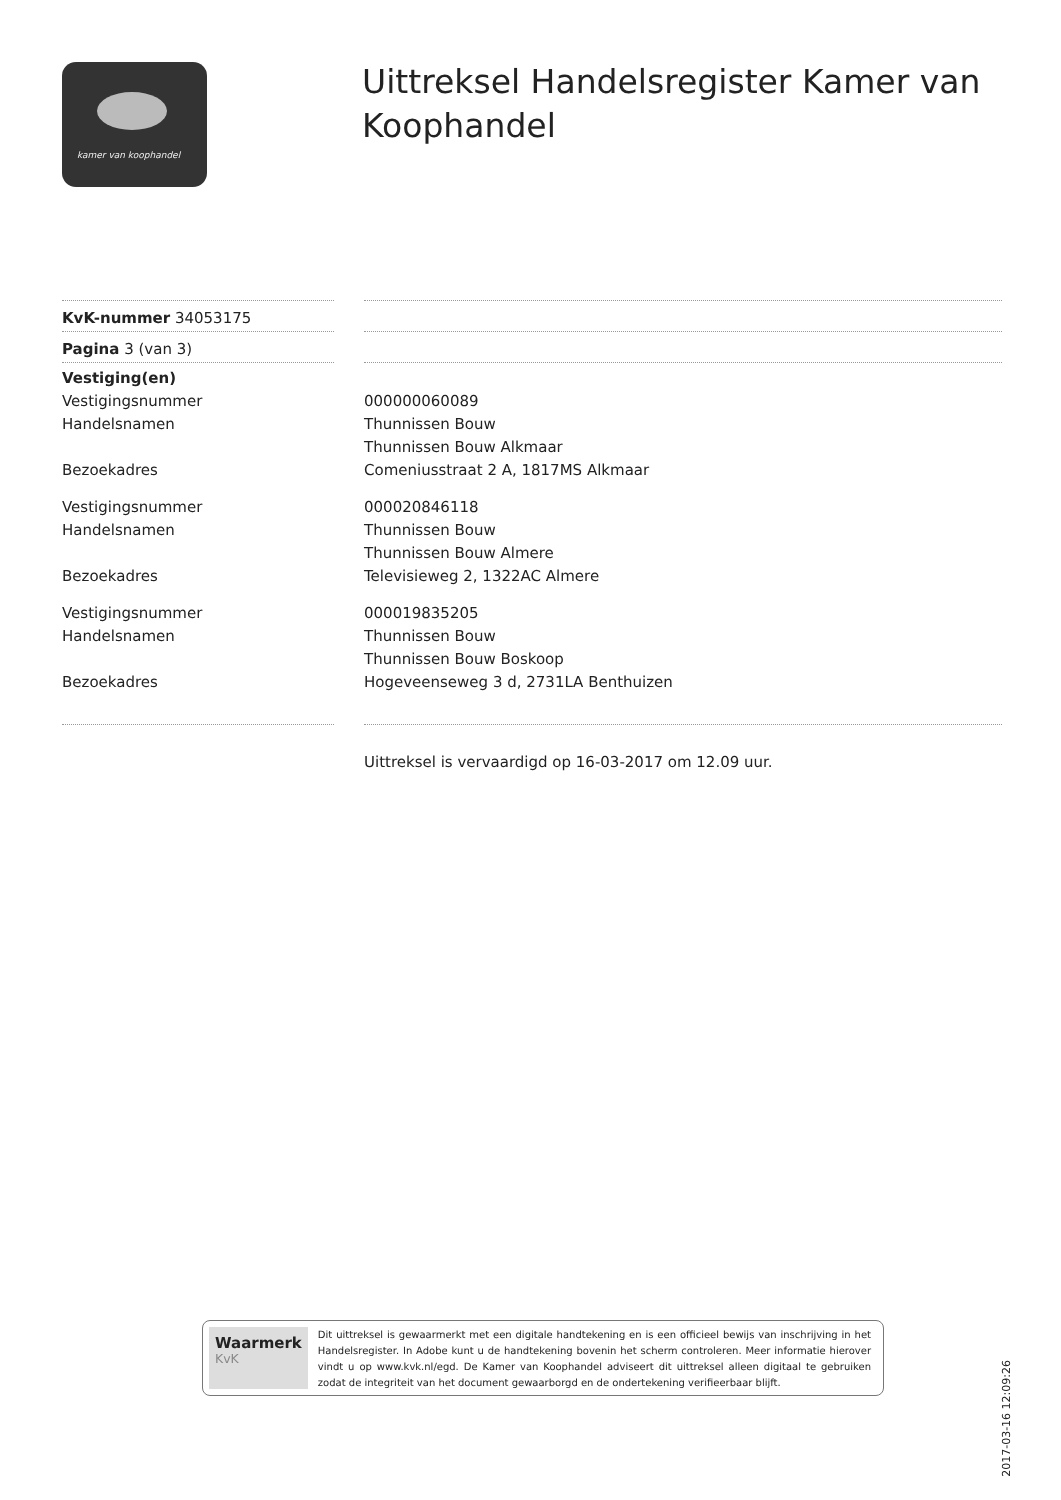kamer van koophandel
Uittreksel Handelsregister Kamer van Koophandel
KvK-nummer 34053175
Pagina 3 (van 3)
Vestiging(en)
Vestigingsnummer
000000060089
Handelsnamen
Thunnissen Bouw
Thunnissen Bouw Alkmaar
Bezoekadres
Comeniusstraat 2 A, 1817MS Alkmaar
Vestigingsnummer
000020846118
Handelsnamen
Thunnissen Bouw
Thunnissen Bouw Almere
Bezoekadres
Televisieweg 2, 1322AC Almere
Vestigingsnummer
000019835205
Handelsnamen
Thunnissen Bouw
Thunnissen Bouw Boskoop
Bezoekadres
Hogeveenseweg 3 d, 2731LA Benthuizen
Uittreksel is vervaardigd op 16-03-2017 om 12.09 uur.
Waarmerk
KvK
Dit uittreksel is gewaarmerkt met een digitale handtekening en is een officieel bewijs van inschrijving in het Handelsregister. In Adobe kunt u de handtekening bovenin het scherm controleren. Meer informatie hierover vindt u op www.kvk.nl/egd. De Kamer van Koophandel adviseert dit uittreksel alleen digitaal te gebruiken zodat de integriteit van het document gewaarborgd en de ondertekening verifieerbaar blijft.
2017-03-16 12:09:26